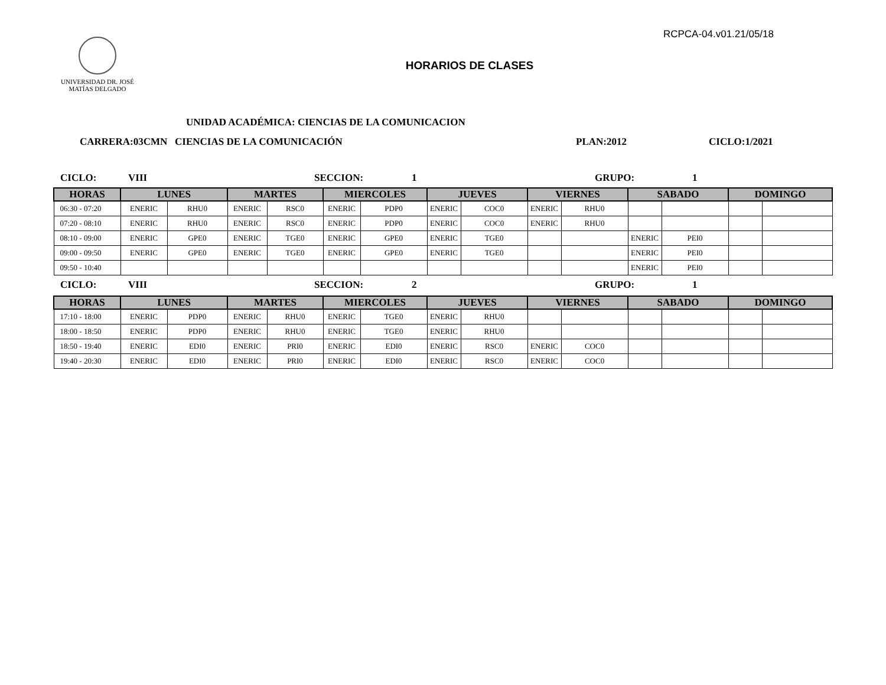RCPCA-04.v01.21/05/18
UNIVERSIDAD DR. JOSÉ
MATÍAS DELGADO
HORARIOS DE CLASES
UNIDAD ACADÉMICA: CIENCIAS DE LA COMUNICACION
CARRERA:03CMN CIENCIAS DE LA COMUNICACIÓN PLAN:2012 CICLO:1/2021
CICLO: VIII SECCION: 1 GRUPO: 1
| HORAS | LUNES | | MARTES | | MIERCOLES | | JUEVES | | VIERNES | | SABADO | | DOMINGO | |
| --- | --- | --- | --- | --- | --- | --- | --- | --- | --- | --- | --- | --- | --- | --- |
| 06:30 - 07:20 | ENERIC | RHU0 | ENERIC | RSC0 | ENERIC | PDP0 | ENERIC | COC0 | ENERIC | RHU0 | | | | |
| 07:20 - 08:10 | ENERIC | RHU0 | ENERIC | RSC0 | ENERIC | PDP0 | ENERIC | COC0 | ENERIC | RHU0 | | | | |
| 08:10 - 09:00 | ENERIC | GPE0 | ENERIC | TGE0 | ENERIC | GPE0 | ENERIC | TGE0 | | | ENERIC | PEI0 | | |
| 09:00 - 09:50 | ENERIC | GPE0 | ENERIC | TGE0 | ENERIC | GPE0 | ENERIC | TGE0 | | | ENERIC | PEI0 | | |
| 09:50 - 10:40 | | | | | | | | | | | ENERIC | PEI0 | | |
CICLO: VIII SECCION: 2 GRUPO: 1
| HORAS | LUNES | | MARTES | | MIERCOLES | | JUEVES | | VIERNES | | SABADO | | DOMINGO | |
| --- | --- | --- | --- | --- | --- | --- | --- | --- | --- | --- | --- | --- | --- | --- |
| 17:10 - 18:00 | ENERIC | PDP0 | ENERIC | RHU0 | ENERIC | TGE0 | ENERIC | RHU0 | | | | | | |
| 18:00 - 18:50 | ENERIC | PDP0 | ENERIC | RHU0 | ENERIC | TGE0 | ENERIC | RHU0 | | | | | | |
| 18:50 - 19:40 | ENERIC | EDI0 | ENERIC | PRI0 | ENERIC | EDI0 | ENERIC | RSC0 | ENERIC | COC0 | | | | |
| 19:40 - 20:30 | ENERIC | EDI0 | ENERIC | PRI0 | ENERIC | EDI0 | ENERIC | RSC0 | ENERIC | COC0 | | | | |